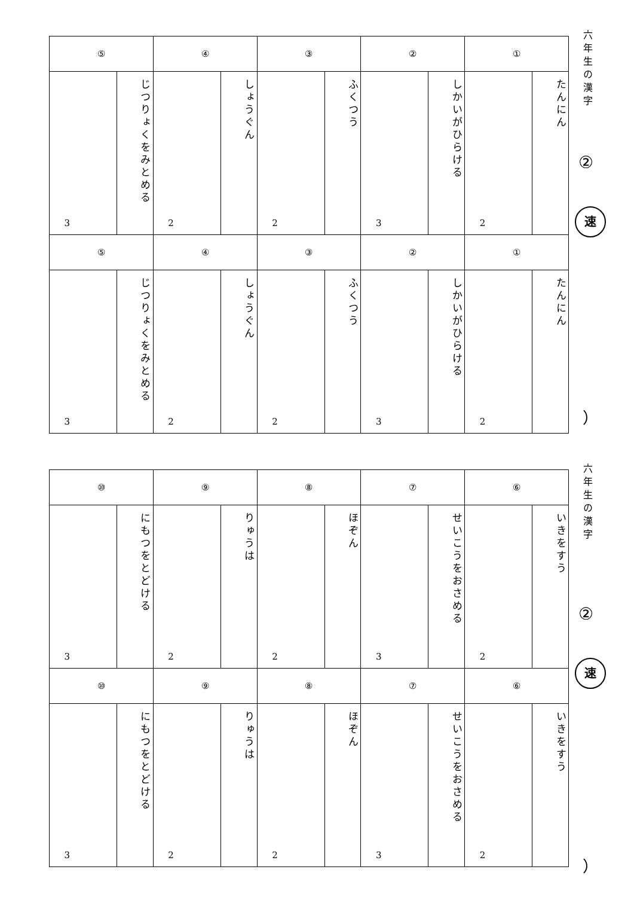| ⑤ | | ④ | | ③ | | ② | | ① | |
| --- | --- | --- | --- | --- | --- | --- | --- | --- | --- |
| 3 | じつりょくをみとめる | 2 | しょうぐん | 2 | ふくつう | 3 | しかいがひらける | 2 | たんにん |
| ⑤ | | ④ | | ③ | | ② | | ① | |
| 3 | じつりょくをみとめる | 2 | しょうぐん | 2 | ふくつう | 3 | しかいがひらける | 2 | たんにん |
六年生の漢字
②
速
）
| ⑩ | | ⑨ | | ⑧ | | ⑦ | | ⑥ | |
| --- | --- | --- | --- | --- | --- | --- | --- | --- | --- |
| 3 | にもつをとどける | 2 | りゅうは | 2 | ほぞん | 3 | せいこうをおさめる | 2 | いきをすう |
| ⑩ | | ⑨ | | ⑧ | | ⑦ | | ⑥ | |
| 3 | にもつをとどける | 2 | りゅうは | 2 | ほぞん | 3 | せいこうをおさめる | 2 | いきをすう |
六年生の漢字
②
速
）